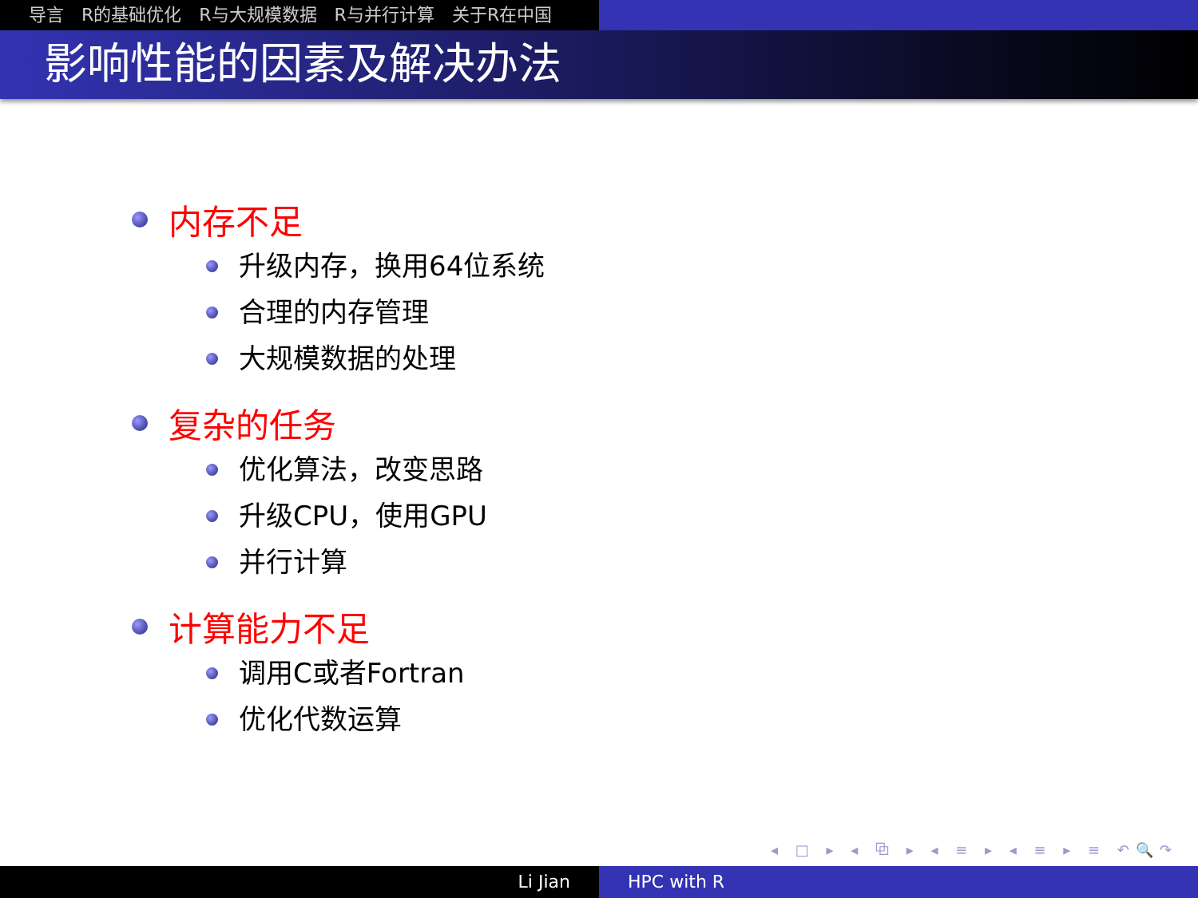导言 R的基础优化 R与大规模数据 R与并行计算 关于R在中国
影响性能的因素及解决办法
内存不足
升级内存，换用64位系统
合理的内存管理
大规模数据的处理
复杂的任务
优化算法，改变思路
升级CPU，使用GPU
并行计算
计算能力不足
调用C或者Fortran
优化代数运算
◂ □ ▸ ◂ ⧉ ▸ ◂ ≡ ▸ ◂ ≡ ▸ ≡ ↶🔍↷
Li Jian HPC with R